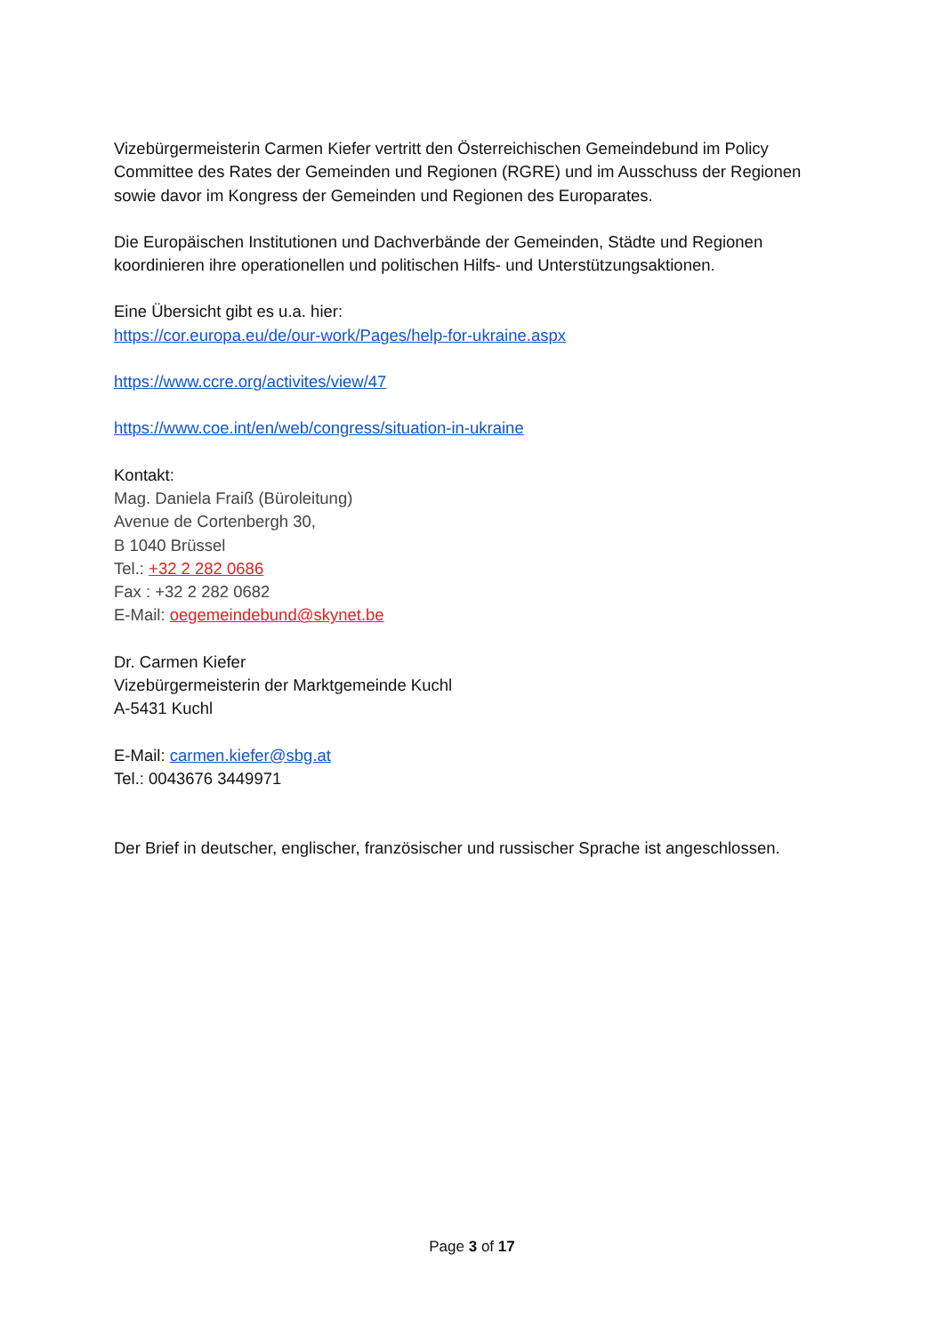Vizebürgermeisterin Carmen Kiefer vertritt den Österreichischen Gemeindebund im Policy Committee des Rates der Gemeinden und Regionen (RGRE) und im Ausschuss der Regionen sowie davor im Kongress der Gemeinden und Regionen des Europarates.
Die Europäischen Institutionen und Dachverbände der Gemeinden, Städte und Regionen koordinieren ihre operationellen und politischen Hilfs- und Unterstützungsaktionen.
Eine Übersicht gibt es u.a. hier:
https://cor.europa.eu/de/our-work/Pages/help-for-ukraine.aspx
https://www.ccre.org/activites/view/47
https://www.coe.int/en/web/congress/situation-in-ukraine
Kontakt:
Mag. Daniela Fraiß (Büroleitung)
Avenue de Cortenbergh 30,
B 1040 Brüssel
Tel.: +32 2 282 0686
Fax : +32 2 282 0682
E-Mail: oegemeindebund@skynet.be
Dr. Carmen Kiefer
Vizebürgermeisterin der Marktgemeinde Kuchl
A-5431 Kuchl
E-Mail: carmen.kiefer@sbg.at
Tel.: 0043676 3449971
Der Brief in deutscher, englischer, französischer und russischer Sprache ist angeschlossen.
Page 3 of 17